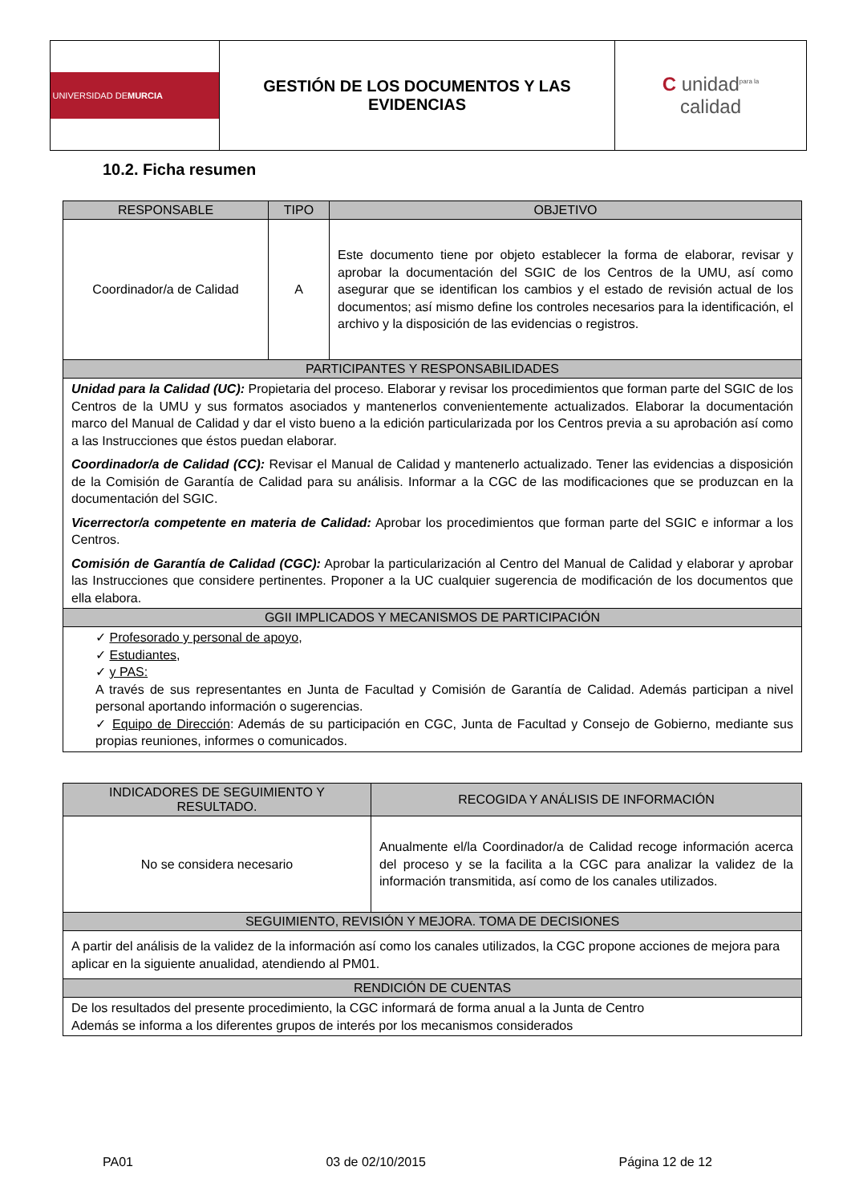| UNIVERSIDAD DE MURCIA | GESTIÓN DE LOS DOCUMENTOS Y LAS EVIDENCIAS | C unidad<sup>para la</sup> calidad |
10.2. Ficha resumen
| RESPONSABLE | TIPO | OBJETIVO |
| --- | --- | --- |
| Coordinador/a de Calidad | A | Este documento tiene por objeto establecer la forma de elaborar, revisar y aprobar la documentación del SGIC de los Centros de la UMU, así como asegurar que se identifican los cambios y el estado de revisión actual de los documentos; así mismo define los controles necesarios para la identificación, el archivo y la disposición de las evidencias o registros. |
| PARTICIPANTES Y RESPONSABILIDADES | | |
| Unidad para la Calidad (UC): Propietaria del proceso. Elaborar y revisar los procedimientos que forman parte del SGIC de los Centros de la UMU y sus formatos asociados y mantenerlos convenientemente actualizados. Elaborar la documentación marco del Manual de Calidad y dar el visto bueno a la edición particularizada por los Centros previa a su aprobación así como a las Instrucciones que éstos puedan elaborar. Coordinador/a de Calidad (CC): Revisar el Manual de Calidad y mantenerlo actualizado. Tener las evidencias a disposición de la Comisión de Garantía de Calidad para su análisis. Informar a la CGC de las modificaciones que se produzcan en la documentación del SGIC. Vicerrector/a competente en materia de Calidad: Aprobar los procedimientos que forman parte del SGIC e informar a los Centros. Comisión de Garantía de Calidad (CGC): Aprobar la particularización al Centro del Manual de Calidad y elaborar y aprobar las Instrucciones que considere pertinentes. Proponer a la UC cualquier sugerencia de modificación de los documentos que ella elabora. | | |
| GGII IMPLICADOS Y MECANISMOS DE PARTICIPACIÓN | | |
| ✓ Profesorado y personal de apoyo , ✓ Estudiantes, ✓ y PAS: A través de sus representantes en Junta de Facultad y Comisión de Garantía de Calidad. Además participan a nivel personal aportando información o sugerencias. ✓ Equipo de Dirección : Además de su participación en CGC, Junta de Facultad y Consejo de Gobierno, mediante sus propias reuniones, informes o comunicados. | | |
| INDICADORES DE SEGUIMIENTO Y RESULTADO. | RECOGIDA Y ANÁLISIS DE INFORMACIÓN |
| No se considera necesario | Anualmente el/la Coordinador/a de Calidad recoge información acerca del proceso y se la facilita a la CGC para analizar la validez de la información transmitida, así como de los canales utilizados. |
| SEGUIMIENTO, REVISIÓN Y MEJORA. TOMA DE DECISIONES | |
| A partir del análisis de la validez de la información así como los canales utilizados, la CGC propone acciones de mejora para aplicar en la siguiente anualidad, atendiendo al PM01. | |
| RENDICIÓN DE CUENTAS | |
| De los resultados del presente procedimiento, la CGC informará de forma anual a la Junta de Centro Además se informa a los diferentes grupos de interés por los mecanismos considerados | |
PA01 03 de 02/10/2015 Página 12 de 12